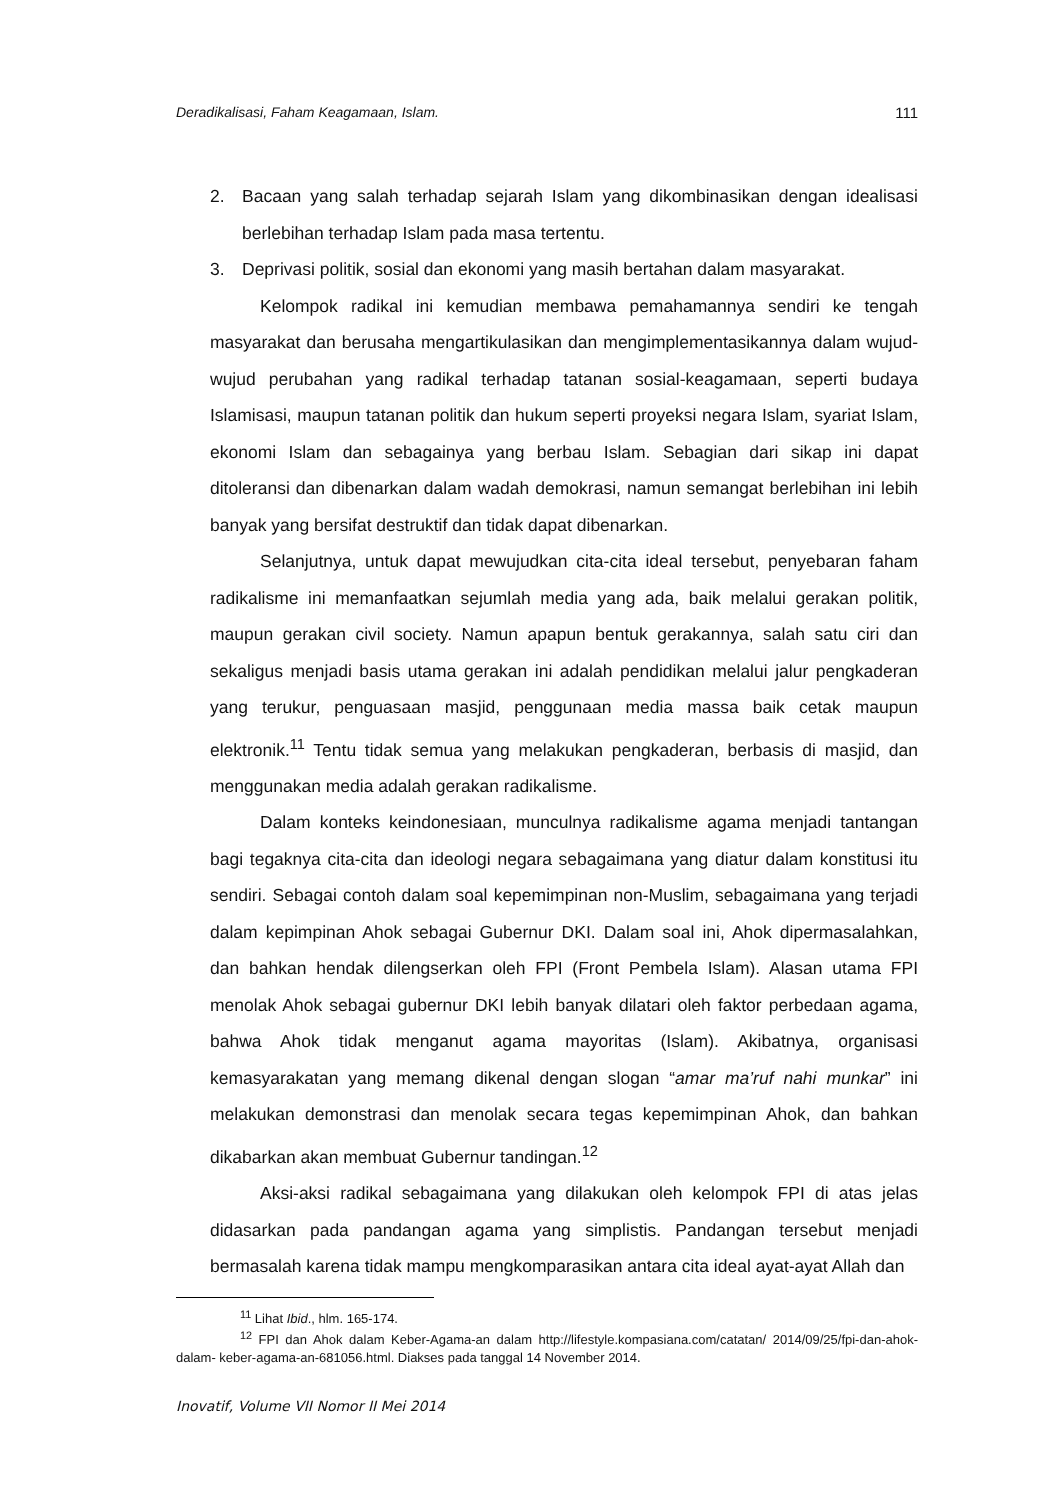Deradikalisasi, Faham Keagamaan, Islam. 111
2. Bacaan yang salah terhadap sejarah Islam yang dikombinasikan dengan idealisasi berlebihan terhadap Islam pada masa tertentu.
3. Deprivasi politik, sosial dan ekonomi yang masih bertahan dalam masyarakat.
Kelompok radikal ini kemudian membawa pemahamannya sendiri ke tengah masyarakat dan berusaha mengartikulasikan dan mengimplementasikannya dalam wujud-wujud perubahan yang radikal terhadap tatanan sosial-keagamaan, seperti budaya Islamisasi, maupun tatanan politik dan hukum seperti proyeksi negara Islam, syariat Islam, ekonomi Islam dan sebagainya yang berbau Islam. Sebagian dari sikap ini dapat ditoleransi dan dibenarkan dalam wadah demokrasi, namun semangat berlebihan ini lebih banyak yang bersifat destruktif dan tidak dapat dibenarkan.
Selanjutnya, untuk dapat mewujudkan cita-cita ideal tersebut, penyebaran faham radikalisme ini memanfaatkan sejumlah media yang ada, baik melalui gerakan politik, maupun gerakan civil society. Namun apapun bentuk gerakannya, salah satu ciri dan sekaligus menjadi basis utama gerakan ini adalah pendidikan melalui jalur pengkaderan yang terukur, penguasaan masjid, penggunaan media massa baik cetak maupun elektronik.<sup>11</sup> Tentu tidak semua yang melakukan pengkaderan, berbasis di masjid, dan menggunakan media adalah gerakan radikalisme.
Dalam konteks keindonesiaan, munculnya radikalisme agama menjadi tantangan bagi tegaknya cita-cita dan ideologi negara sebagaimana yang diatur dalam konstitusi itu sendiri. Sebagai contoh dalam soal kepemimpinan non-Muslim, sebagaimana yang terjadi dalam kepimpinan Ahok sebagai Gubernur DKI. Dalam soal ini, Ahok dipermasalahkan, dan bahkan hendak dilengserkan oleh FPI (Front Pembela Islam). Alasan utama FPI menolak Ahok sebagai gubernur DKI lebih banyak dilatari oleh faktor perbedaan agama, bahwa Ahok tidak menganut agama mayoritas (Islam). Akibatnya, organisasi kemasyarakatan yang memang dikenal dengan slogan “amar ma’ruf nahi munkar” ini melakukan demonstrasi dan menolak secara tegas kepemimpinan Ahok, dan bahkan dikabarkan akan membuat Gubernur tandingan.<sup>12</sup>
Aksi-aksi radikal sebagaimana yang dilakukan oleh kelompok FPI di atas jelas didasarkan pada pandangan agama yang simplistis. Pandangan tersebut menjadi bermasalah karena tidak mampu mengkomparasikan antara cita ideal ayat-ayat Allah dan
<sup>11</sup> Lihat Ibid., hlm. 165-174.
<sup>12</sup> FPI dan Ahok dalam Keber-Agama-an dalam http://lifestyle.kompasiana.com/catatan/ 2014/09/25/fpi-dan-ahok-dalam- keber-agama-an-681056.html. Diakses pada tanggal 14 November 2014.
Inovatif, Volume VII Nomor II Mei 2014